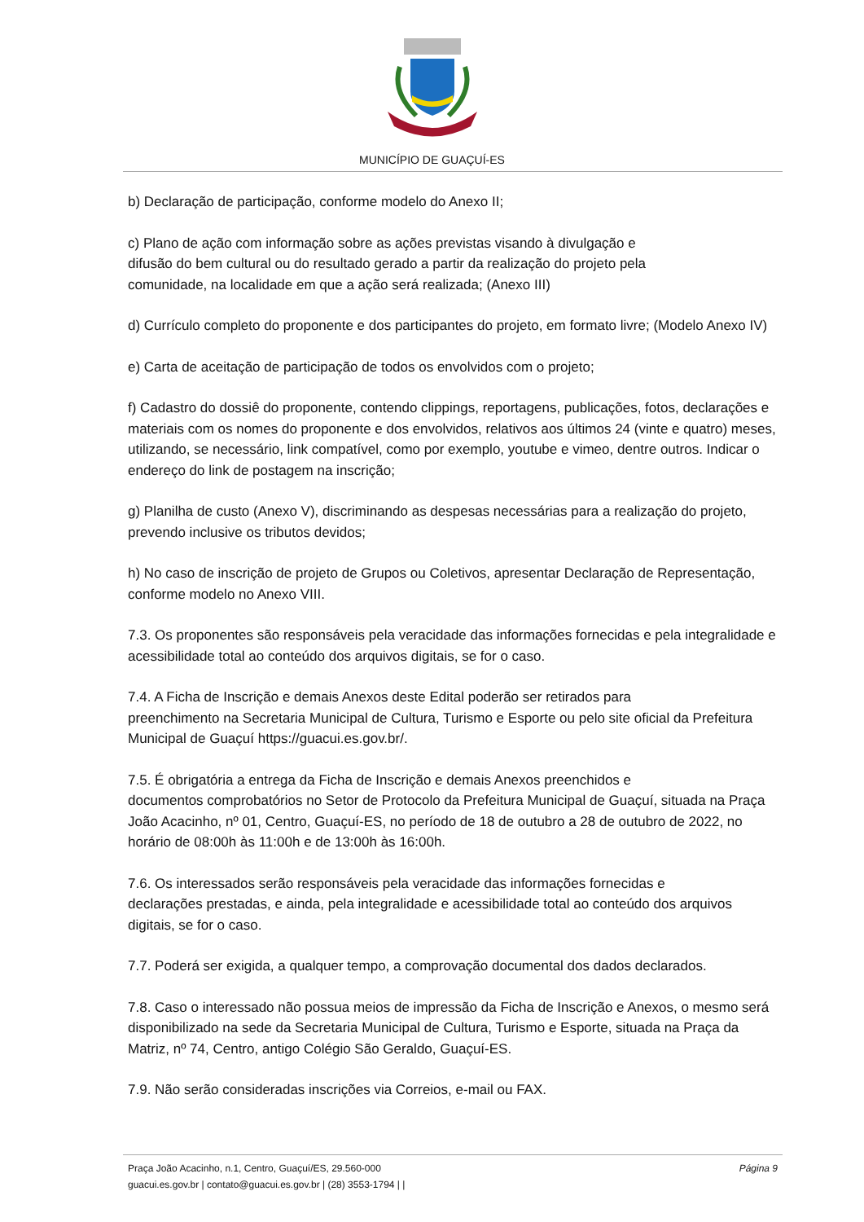MUNICÍPIO DE GUAÇUÍ-ES
b) Declaração de participação, conforme modelo do Anexo II;
c) Plano de ação com informação sobre as ações previstas visando à divulgação e
difusão do bem cultural ou do resultado gerado a partir da realização do projeto pela
comunidade, na localidade em que a ação será realizada; (Anexo III)
d) Currículo completo do proponente e dos participantes do projeto, em formato livre; (Modelo Anexo IV)
e) Carta de aceitação de participação de todos os envolvidos com o projeto;
f) Cadastro do dossiê do proponente, contendo clippings, reportagens, publicações, fotos, declarações e materiais com os nomes do proponente e dos envolvidos, relativos aos últimos 24 (vinte e quatro) meses, utilizando, se necessário, link compatível, como por exemplo, youtube e vimeo, dentre outros. Indicar o endereço do link de postagem na inscrição;
g) Planilha de custo (Anexo V), discriminando as despesas necessárias para a realização do projeto, prevendo inclusive os tributos devidos;
h) No caso de inscrição de projeto de Grupos ou Coletivos, apresentar Declaração de Representação, conforme modelo no Anexo VIII.
7.3. Os proponentes são responsáveis pela veracidade das informações fornecidas e pela integralidade e acessibilidade total ao conteúdo dos arquivos digitais, se for o caso.
7.4. A Ficha de Inscrição e demais Anexos deste Edital poderão ser retirados para
preenchimento na Secretaria Municipal de Cultura, Turismo e Esporte ou pelo site oficial da Prefeitura Municipal de Guaçuí https://guacui.es.gov.br/.
7.5. É obrigatória a entrega da Ficha de Inscrição e demais Anexos preenchidos e
documentos comprobatórios no Setor de Protocolo da Prefeitura Municipal de Guaçuí, situada na Praça João Acacinho, nº 01, Centro, Guaçuí-ES, no período de 18 de outubro a 28 de outubro de 2022, no horário de 08:00h às 11:00h e de 13:00h às 16:00h.
7.6. Os interessados serão responsáveis pela veracidade das informações fornecidas e
declarações prestadas, e ainda, pela integralidade e acessibilidade total ao conteúdo dos arquivos digitais, se for o caso.
7.7. Poderá ser exigida, a qualquer tempo, a comprovação documental dos dados declarados.
7.8. Caso o interessado não possua meios de impressão da Ficha de Inscrição e Anexos, o mesmo será disponibilizado na sede da Secretaria Municipal de Cultura, Turismo e Esporte, situada na Praça da Matriz, nº 74, Centro, antigo Colégio São Geraldo, Guaçuí-ES.
7.9. Não serão consideradas inscrições via Correios, e-mail ou FAX.
Praça João Acacinho, n.1, Centro, Guaçuí/ES, 29.560-000 Página 9
guacui.es.gov.br | contato@guacui.es.gov.br | (28) 3553-1794 | |